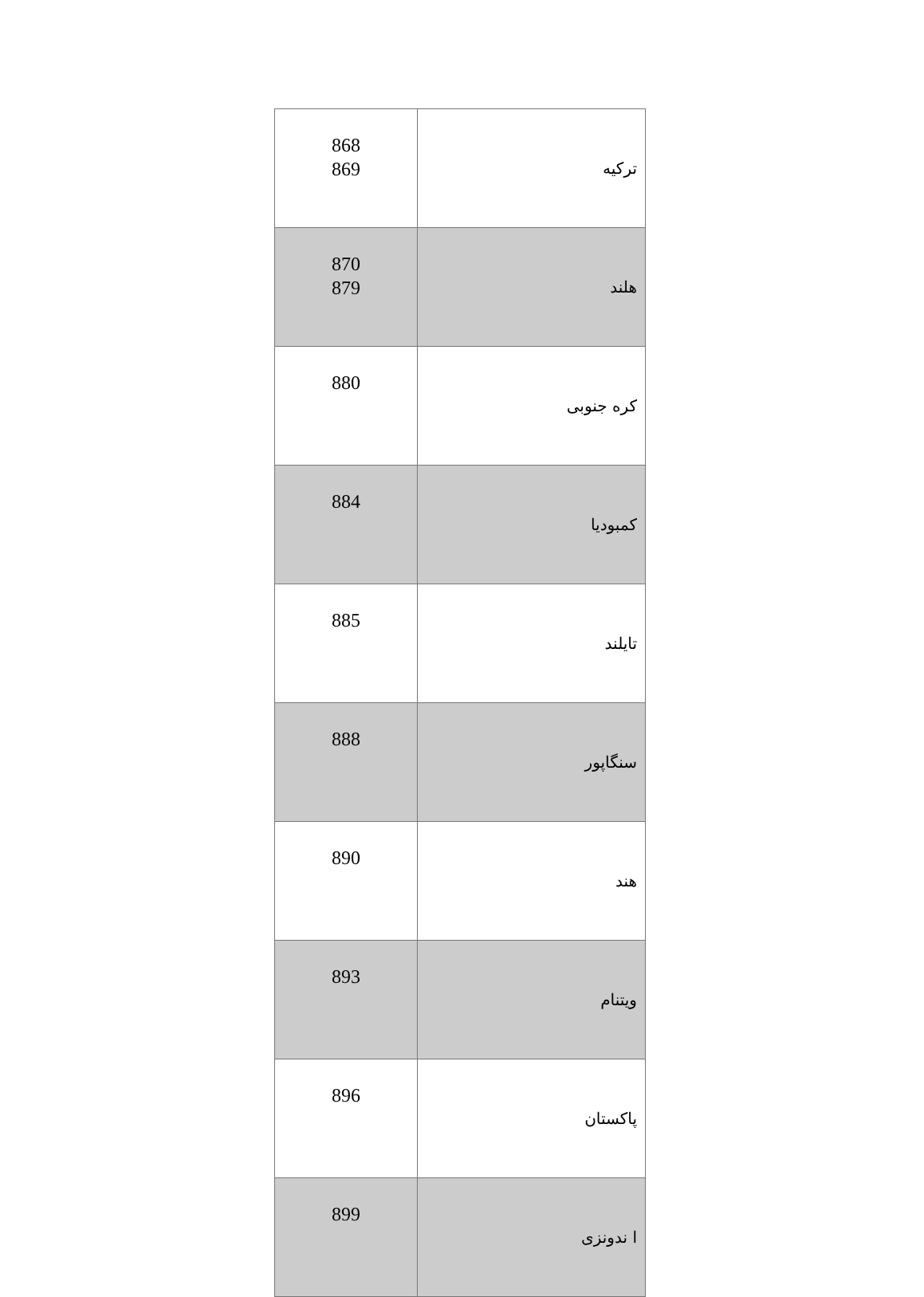| 868 869 | ترکیه |
| 870 879 | هلند |
| 880 | کره جنوبی |
| 884 | کمبودیا |
| 885 | تایلند |
| 888 | سنگاپور |
| 890 | هند |
| 893 | ویتنام |
| 896 | پاکستان |
| 899 | ا ندونزی |